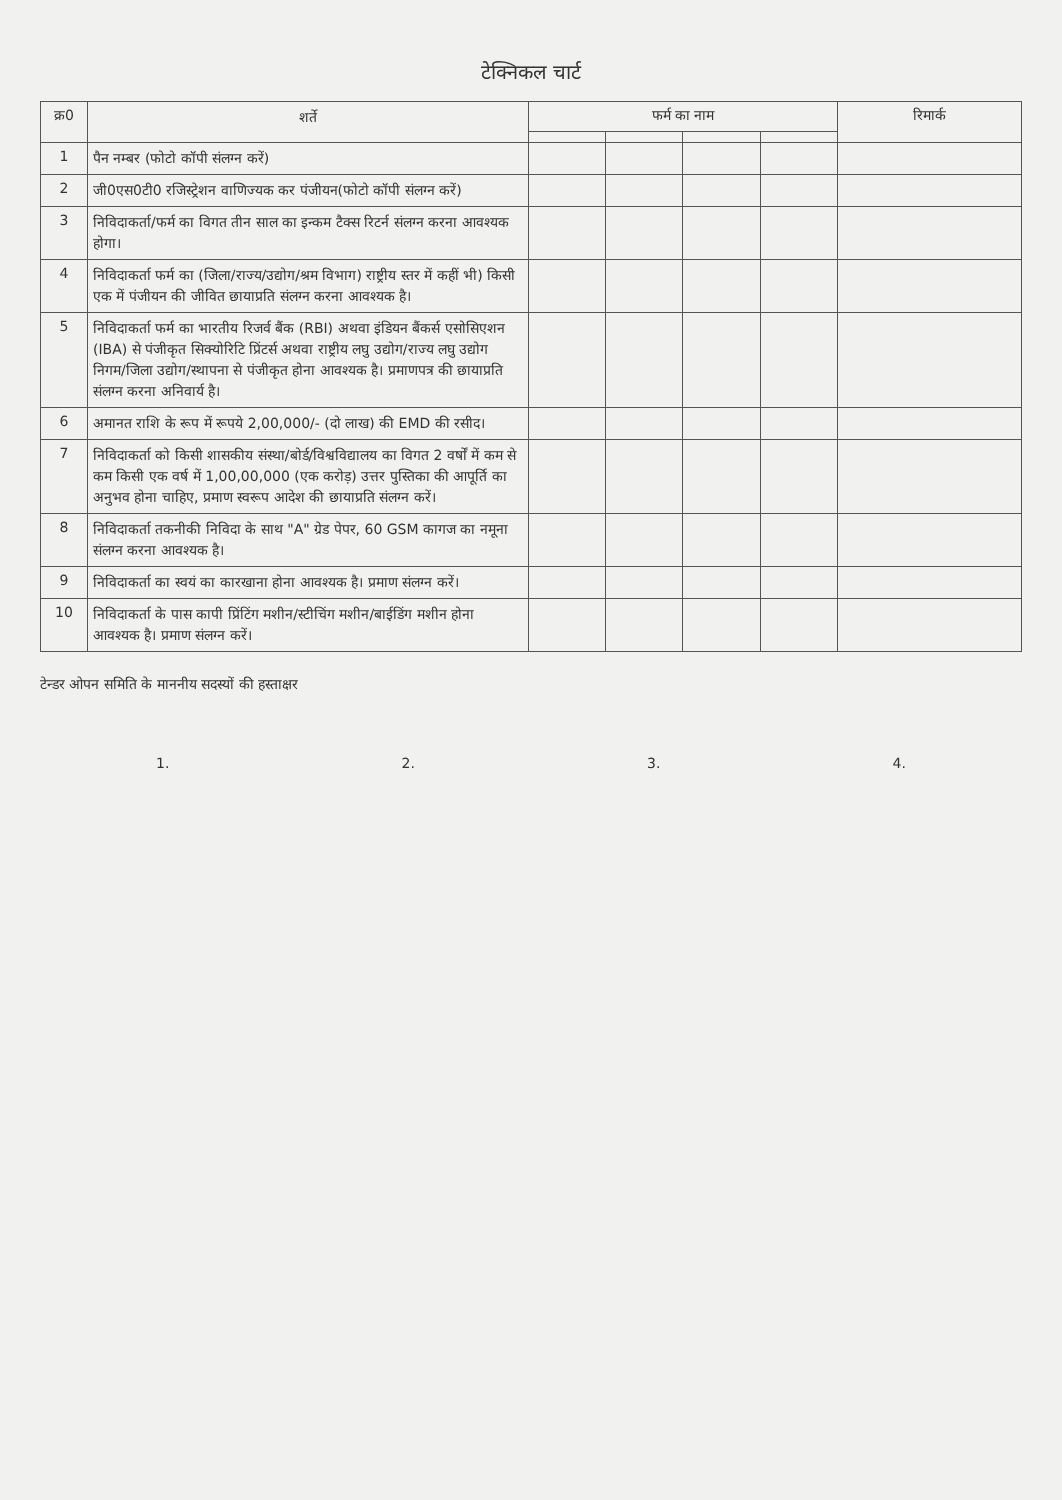टेक्निकल चार्ट
| क्र0 | शर्ते | फर्म का नाम | | | | रिमार्क |
| --- | --- | --- | --- | --- | --- | --- |
| 1 | पैन नम्बर (फोटो कॉपी संलग्न करें) | | | | | |
| 2 | जी0एस0टी0 रजिस्ट्रेशन वाणिज्यक कर पंजीयन(फोटो कॉपी संलग्न करें) | | | | | |
| 3 | निविदाकर्ता/फर्म का विगत तीन साल का इन्कम टैक्स रिटर्न संलग्न करना आवश्यक होगा। | | | | | |
| 4 | निविदाकर्ता फर्म का (जिला/राज्य/उद्योग/श्रम विभाग) राष्ट्रीय स्तर में कहीं भी) किसी एक में पंजीयन की जीवित छायाप्रति संलग्न करना आवश्यक है। | | | | | |
| 5 | निविदाकर्ता फर्म का भारतीय रिजर्व बैंक (RBI) अथवा इंडियन बैंकर्स एसोसिएशन (IBA) से पंजीकृत सिक्योरिटि प्रिंटर्स अथवा राष्ट्रीय लघु उद्योग/राज्य लघु उद्योग निगम/जिला उद्योग/स्थापना से पंजीकृत होना आवश्यक है। प्रमाणपत्र की छायाप्रति संलग्न करना अनिवार्य है। | | | | | |
| 6 | अमानत राशि के रूप में रूपये 2,00,000/- (दो लाख) की EMD की रसीद। | | | | | |
| 7 | निविदाकर्ता को किसी शासकीय संस्था/बोर्ड/विश्वविद्यालय का विगत 2 वर्षों में कम से कम किसी एक वर्ष में 1,00,00,000 (एक करोड़) उत्तर पुस्तिका की आपूर्ति का अनुभव होना चाहिए, प्रमाण स्वरूप आदेश की छायाप्रति संलग्न करें। | | | | | |
| 8 | निविदाकर्ता तकनीकी निविदा के साथ "A" ग्रेड पेपर, 60 GSM कागज का नमूना संलग्न करना आवश्यक है। | | | | | |
| 9 | निविदाकर्ता का स्वयं का कारखाना होना आवश्यक है। प्रमाण संलग्न करें। | | | | | |
| 10 | निविदाकर्ता के पास कापी प्रिंटिंग मशीन/स्टीचिंग मशीन/बाईडिंग मशीन होना आवश्यक है। प्रमाण संलग्न करें। | | | | | |
टेन्डर ओपन समिति के माननीय सदस्यों की हस्ताक्षर
1. 2. 3. 4.